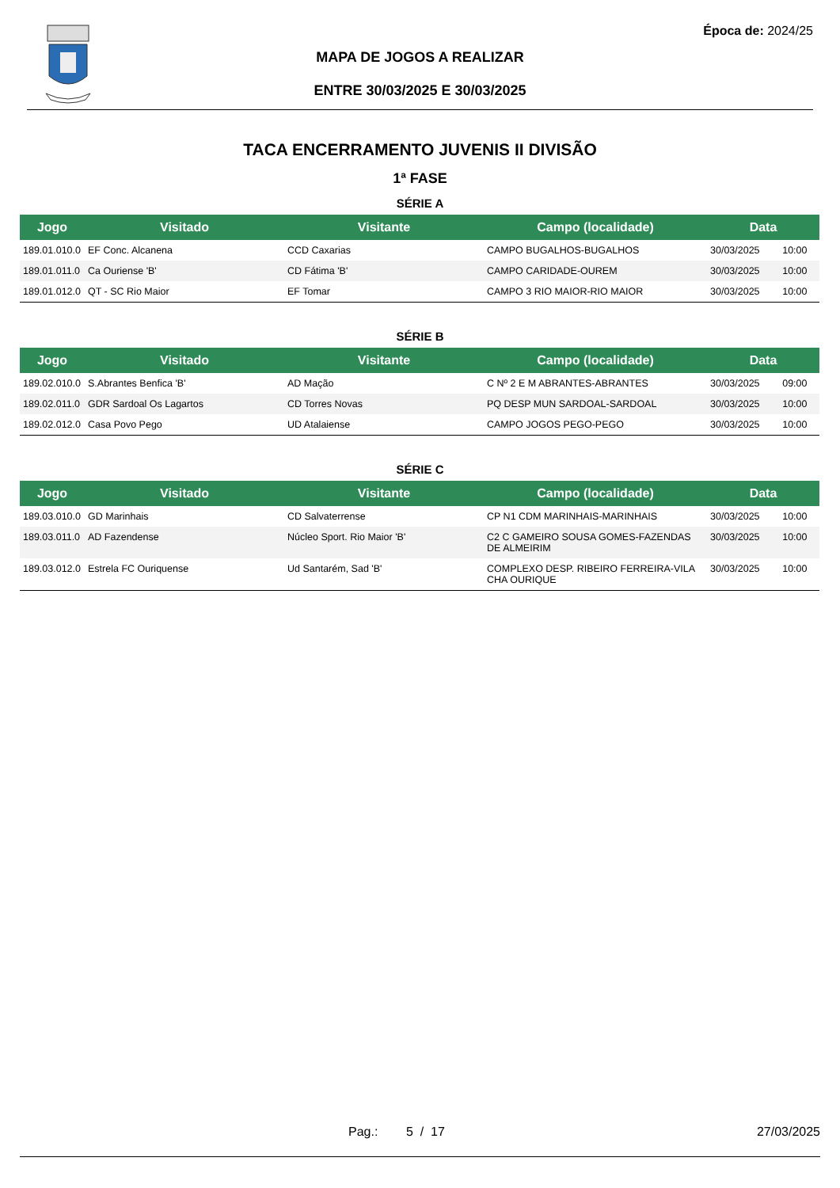Época de: 2024/25
MAPA DE JOGOS A REALIZAR
ENTRE 30/03/2025 E 30/03/2025
TACA ENCERRAMENTO JUVENIS II DIVISÃO
1ª FASE
SÉRIE A
| Jogo | Visitado | Visitante | Campo (localidade) | Data | |
| --- | --- | --- | --- | --- | --- |
| 189.01.010.0 | EF Conc. Alcanena | CCD Caxarias | CAMPO BUGALHOS-BUGALHOS | 30/03/2025 | 10:00 |
| 189.01.011.0 | Ca Ouriense 'B' | CD Fátima 'B' | CAMPO CARIDADE-OUREM | 30/03/2025 | 10:00 |
| 189.01.012.0 | QT - SC Rio Maior | EF Tomar | CAMPO 3 RIO MAIOR-RIO MAIOR | 30/03/2025 | 10:00 |
SÉRIE B
| Jogo | Visitado | Visitante | Campo (localidade) | Data | |
| --- | --- | --- | --- | --- | --- |
| 189.02.010.0 | S.Abrantes Benfica 'B' | AD Mação | C Nº 2 E M ABRANTES-ABRANTES | 30/03/2025 | 09:00 |
| 189.02.011.0 | GDR Sardoal Os Lagartos | CD Torres Novas | PQ DESP MUN SARDOAL-SARDOAL | 30/03/2025 | 10:00 |
| 189.02.012.0 | Casa Povo Pego | UD Atalaiense | CAMPO JOGOS PEGO-PEGO | 30/03/2025 | 10:00 |
SÉRIE C
| Jogo | Visitado | Visitante | Campo (localidade) | Data | |
| --- | --- | --- | --- | --- | --- |
| 189.03.010.0 | GD Marinhais | CD Salvaterrense | CP N1 CDM MARINHAIS-MARINHAIS | 30/03/2025 | 10:00 |
| 189.03.011.0 | AD Fazendense | Núcleo Sport. Rio Maior 'B' | C2 C GAMEIRO SOUSA GOMES-FAZENDAS DE ALMEIRIM | 30/03/2025 | 10:00 |
| 189.03.012.0 | Estrela FC Ouriquense | Ud Santarém, Sad 'B' | COMPLEXO DESP. RIBEIRO FERREIRA-VILA CHA OURIQUE | 30/03/2025 | 10:00 |
Pag.: 5 / 17 27/03/2025